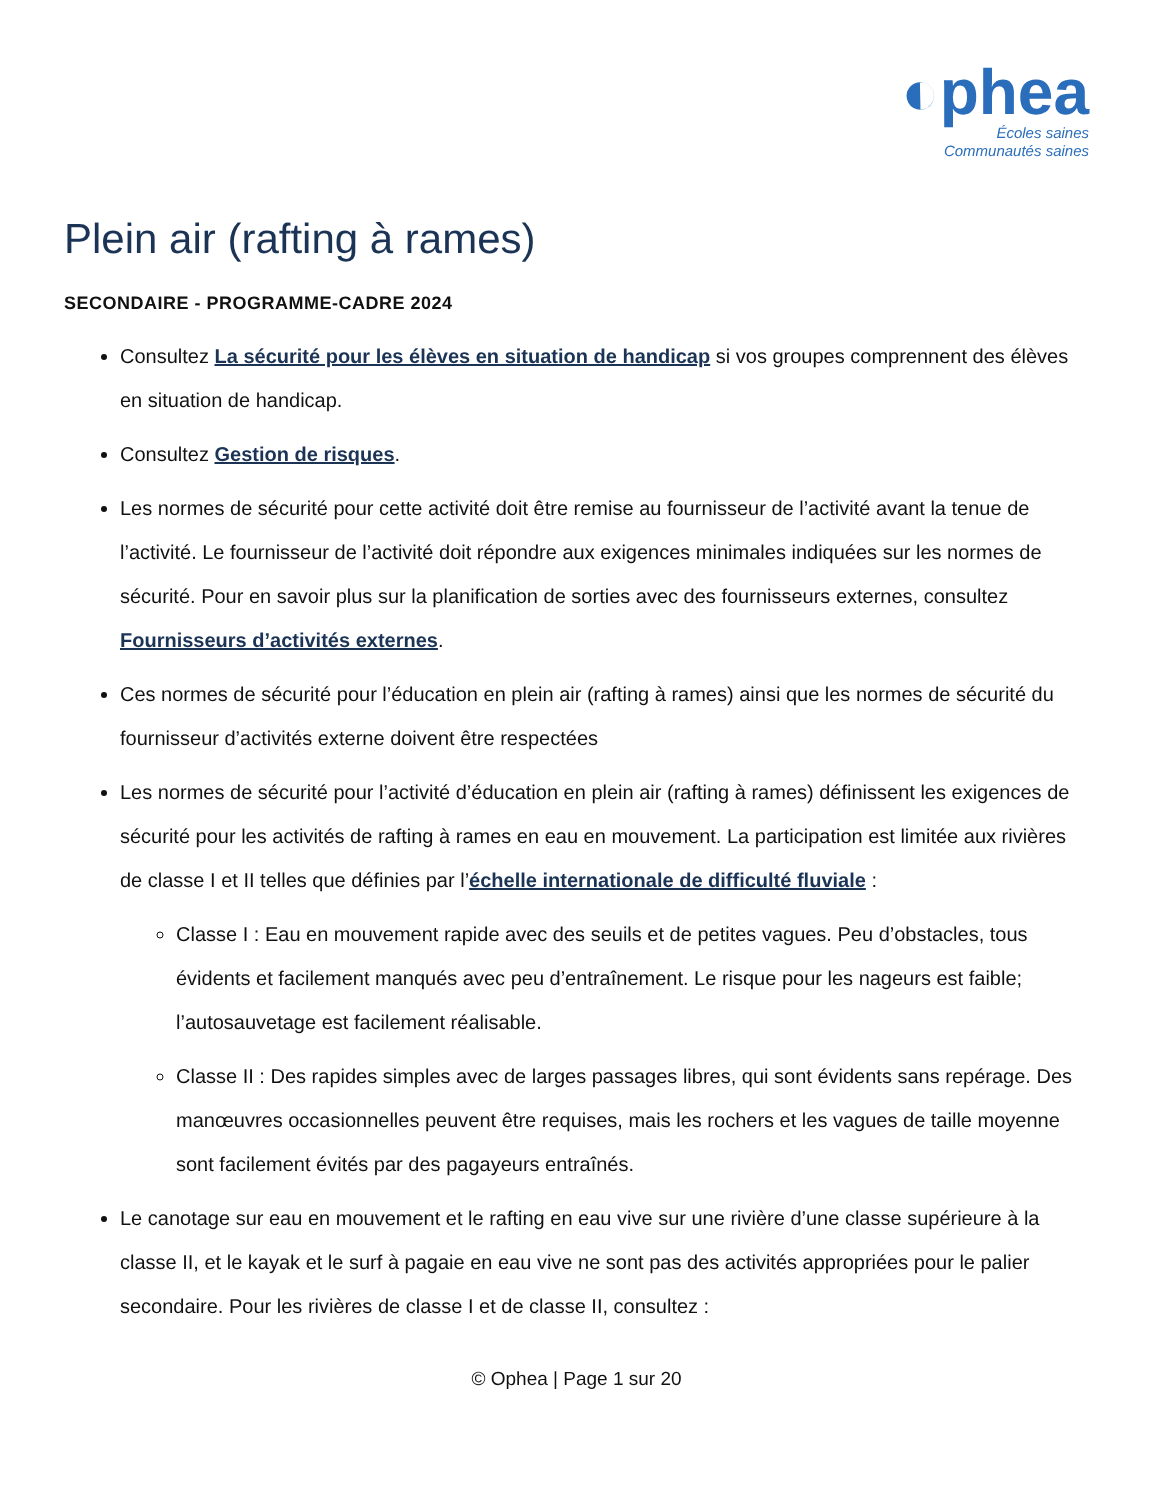◐phea
Écoles saines
Communautés saines
Plein air (rafting à rames)
SECONDAIRE - PROGRAMME-CADRE 2024
Consultez La sécurité pour les élèves en situation de handicap si vos groupes comprennent des élèves en situation de handicap.
Consultez Gestion de risques.
Les normes de sécurité pour cette activité doit être remise au fournisseur de l’activité avant la tenue de l’activité. Le fournisseur de l’activité doit répondre aux exigences minimales indiquées sur les normes de sécurité. Pour en savoir plus sur la planification de sorties avec des fournisseurs externes, consultez Fournisseurs d’activités externes.
Ces normes de sécurité pour l’éducation en plein air (rafting à rames) ainsi que les normes de sécurité du fournisseur d’activités externe doivent être respectées
Les normes de sécurité pour l’activité d’éducation en plein air (rafting à rames) définissent les exigences de sécurité pour les activités de rafting à rames en eau en mouvement. La participation est limitée aux rivières de classe I et II telles que définies par l’échelle internationale de difficulté fluviale :
Classe I : Eau en mouvement rapide avec des seuils et de petites vagues. Peu d’obstacles, tous évidents et facilement manqués avec peu d’entraînement. Le risque pour les nageurs est faible; l’autosauvetage est facilement réalisable.
Classe II : Des rapides simples avec de larges passages libres, qui sont évidents sans repérage. Des manœuvres occasionnelles peuvent être requises, mais les rochers et les vagues de taille moyenne sont facilement évités par des pagayeurs entraînés.
Le canotage sur eau en mouvement et le rafting en eau vive sur une rivière d’une classe supérieure à la classe II, et le kayak et le surf à pagaie en eau vive ne sont pas des activités appropriées pour le palier secondaire. Pour les rivières de classe I et de classe II, consultez :
© Ophea | Page 1 sur 20